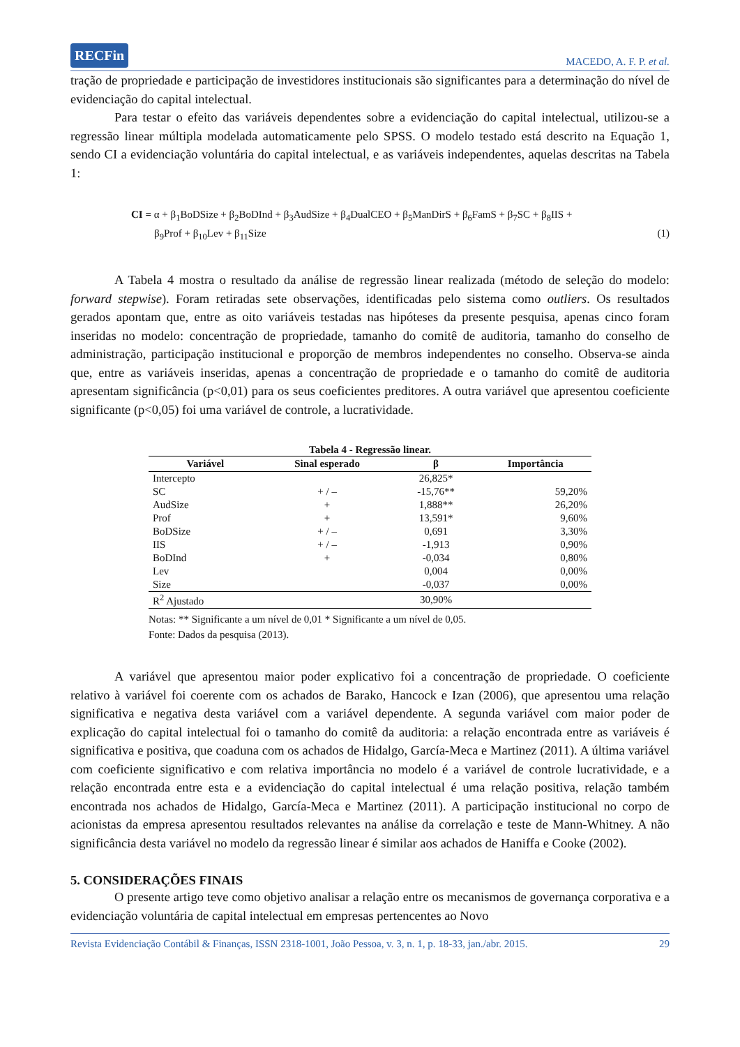RECFin MACEDO, A. F. P. et al.
tração de propriedade e participação de investidores institucionais são significantes para a determinação do nível de evidenciação do capital intelectual.
Para testar o efeito das variáveis dependentes sobre a evidenciação do capital intelectual, utilizou-se a regressão linear múltipla modelada automaticamente pelo SPSS. O modelo testado está descrito na Equação 1, sendo CI a evidenciação voluntária do capital intelectual, e as variáveis independentes, aquelas descritas na Tabela 1:
CI = α + β<sub>1</sub>BoDSize + β<sub>2</sub>BoDInd + β<sub>3</sub>AudSize + β<sub>4</sub>DualCEO + β<sub>5</sub>ManDirS + β<sub>6</sub>FamS + β<sub>7</sub>SC + β<sub>8</sub>IIS +
β<sub>9</sub>Prof + β<sub>10</sub>Lev + β<sub>11</sub>Size (1)
A Tabela 4 mostra o resultado da análise de regressão linear realizada (método de seleção do modelo: forward stepwise). Foram retiradas sete observações, identificadas pelo sistema como outliers. Os resultados gerados apontam que, entre as oito variáveis testadas nas hipóteses da presente pesquisa, apenas cinco foram inseridas no modelo: concentração de propriedade, tamanho do comitê de auditoria, tamanho do conselho de administração, participação institucional e proporção de membros independentes no conselho. Observa-se ainda que, entre as variáveis inseridas, apenas a concentração de propriedade e o tamanho do comitê de auditoria apresentam significância (p<0,01) para os seus coeficientes preditores. A outra variável que apresentou coeficiente significante (p<0,05) foi uma variável de controle, a lucratividade.
Tabela 4 - Regressão linear.
| Variável | Sinal esperado | β | Importância |
| --- | --- | --- | --- |
| Intercepto | | 26,825* | |
| SC | + / – | -15,76** | 59,20% |
| AudSize | + | 1,888** | 26,20% |
| Prof | + | 13,591* | 9,60% |
| BoDSize | + / – | 0,691 | 3,30% |
| IIS | + / – | -1,913 | 0,90% |
| BoDInd | + | -0,034 | 0,80% |
| Lev | | 0,004 | 0,00% |
| Size | | -0,037 | 0,00% |
| R<sup>2</sup> Ajustado | | 30,90% | |
Notas: ** Significante a um nível de 0,01 * Significante a um nível de 0,05.
Fonte: Dados da pesquisa (2013).
A variável que apresentou maior poder explicativo foi a concentração de propriedade. O coeficiente relativo à variável foi coerente com os achados de Barako, Hancock e Izan (2006), que apresentou uma relação significativa e negativa desta variável com a variável dependente. A segunda variável com maior poder de explicação do capital intelectual foi o tamanho do comitê da auditoria: a relação encontrada entre as variáveis é significativa e positiva, que coaduna com os achados de Hidalgo, García-Meca e Martinez (2011). A última variável com coeficiente significativo e com relativa importância no modelo é a variável de controle lucratividade, e a relação encontrada entre esta e a evidenciação do capital intelectual é uma relação positiva, relação também encontrada nos achados de Hidalgo, García-Meca e Martinez (2011). A participação institucional no corpo de acionistas da empresa apresentou resultados relevantes na análise da correlação e teste de Mann-Whitney. A não significância desta variável no modelo da regressão linear é similar aos achados de Haniffa e Cooke (2002).
5. CONSIDERAÇÕES FINAIS
O presente artigo teve como objetivo analisar a relação entre os mecanismos de governança corporativa e a evidenciação voluntária de capital intelectual em empresas pertencentes ao Novo
Revista Evidenciação Contábil & Finanças, ISSN 2318-1001, João Pessoa, v. 3, n. 1, p. 18-33, jan./abr. 2015. 29